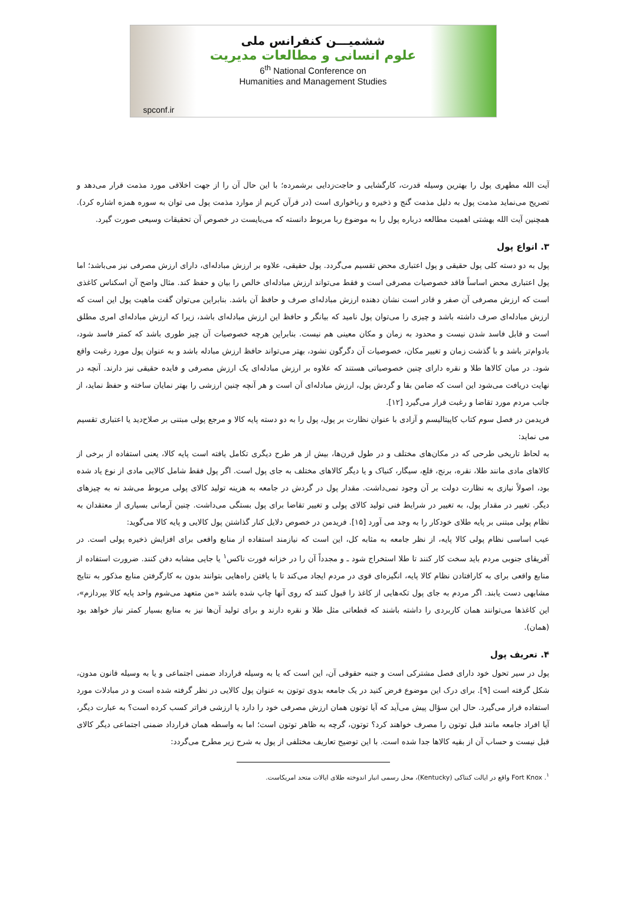ششمیـــن کنفرانس ملی
علوم انسانی و مطالعات مدیریت
6<sup>th</sup> National Conference on
Humanities and Management Studies
spconf.ir
آیت الله مطهری پول را بهترین وسیله قدرت، کارگشایی و حاجت‌زدایی برشمرده؛ با این حال آن را از جهت اخلاقی مورد مذمت قرار می‌دهد و تصریح می‌نماید مذمت پول به دلیل مذمت گنج و ذخیره و رباخواری است (در قرآن کریم از موارد مذمت پول می توان به سوره همزه اشاره کرد). همچنین آیت الله بهشتی اهمیت مطالعه درباره پول را به موضوع ربا مربوط دانسته که می‌بایست در خصوص آن تحقیقات وسیعی صورت گیرد.
۳. انواع پول
پول به دو دسته کلی پول حقیقی و پول اعتباری محض تقسیم می‌گردد. پول حقیقی، علاوه بر ارزش مبادله‌ای، دارای ارزش مصرفی نیز می‌باشد؛ اما پول اعتباری محض اساساً فاقد خصوصیات مصرفی است و فقط می‌تواند ارزش مبادله‌ای خالص را بیان و حفظ کند. مثال واضح آن اسکناس کاغذی است که ارزش مصرفی آن صفر و قادر است نشان دهنده ارزش مبادله‌ای صرف و حافظ آن باشد. بنابراین می‌توان گفت ماهیت پول این است که ارزش مبادله‌ای صرف داشته باشد و چیزی را می‌توان پول نامید که بیانگر و حافظ این ارزش مبادله‌ای باشد، زیرا که ارزش مبادله‌ای امری مطلق است و قابل فاسد شدن نیست و محدود به زمان و مکان معینی هم نیست. بنابراین هرچه خصوصیات آن چیز طوری باشد که کمتر فاسد شود، بادوام‌تر باشد و با گذشت زمان و تغییر مکان، خصوصیات آن دگرگون نشود، بهتر می‌تواند حافظ ارزش مبادله باشد و به عنوان پول مورد رغبت واقع شود. در میان کالاها طلا و نقره دارای چنین خصوصیاتی هستند که علاوه بر ارزش مبادله‌ای یک ارزش مصرفی و فایده حقیقی نیز دارند. آنچه در نهایت دریافت می‌شود این است که ضامن بقا و گردش پول، ارزش مبادله‌ای آن است و هر آنچه چنین ارزشی را بهتر نمایان ساخته و حفظ نماید، از جانب مردم مورد تقاضا و رغبت قرار می‌گیرد [۱۲].
فریدمن در فصل سوم کتاب کاپیتالیسم و آزادی با عنوان نظارت بر پول، پول را به دو دسته پایه کالا و مرجع پولی مبتنی بر صلاح‌دید یا اعتباری تقسیم می نماید:
به لحاظ تاریخی طرحی که در مکان‌های مختلف و در طول قرن‌ها، بیش از هر طرح دیگری تکامل یافته است پایه کالا، یعنی استفاده از برخی از کالاهای مادی مانند طلا، نقره، برنج، قلع، سیگار، کنیاک و یا دیگر کالاهای مختلف به جای پول است. اگر پول فقط شامل کالایی مادی از نوع یاد شده بود، اصولاً نیازی به نظارت دولت بر آن وجود نمی‌داشت. مقدار پول در گردش در جامعه به هزینه تولید کالای پولی مربوط می‌شد نه به چیزهای دیگر. تغییر در مقدار پول، به تغییر در شرایط فنی تولید کالای پولی و تغییر تقاضا برای پول بستگی می‌داشت. چنین آرمانی بسیاری از معتقدان به نظام پولی مبتنی بر پایه طلای خودکار را به وجد می آورد [۱۵]. فریدمن در خصوص دلایل کنار گذاشتن پول کالایی و پایه کالا می‌گوید:
عیب اساسی نظام پولی کالا پایه، از نظر جامعه به مثابه کل، این است که نیازمند استفاده از منابع واقعی برای افزایش ذخیره پولی است. در آفریقای جنوبی مردم باید سخت کار کنند تا طلا استخراج شود ـ و مجدداً آن را در خزانه فورت ناکس<sup>۱</sup> یا جایی مشابه دفن کنند. ضرورت استفاده از منابع واقعی برای به کارافتادن نظام کالا پایه، انگیزه‌ای قوی در مردم ایجاد می‌کند تا با یافتن راه‌هایی بتوانند بدون به کارگرفتن منابع مذکور به نتایج مشابهی دست یابند. اگر مردم به جای پول تکه‌هایی از کاغذ را قبول کنند که روی آنها چاپ شده باشد «من متعهد می‌شوم واحد پایه کالا بپردازم»، این کاغذها می‌توانند همان کاربردی را داشته باشند که قطعاتی مثل طلا و نقره دارند و برای تولید آن‌ها نیز به منابع بسیار کمتر نیاز خواهد بود (همان).
۴. تعریف پول
پول در سیر تحول خود دارای فصل مشترکی است و جنبه حقوقی آن، این است که یا به وسیله قرارداد ضمنی اجتماعی و یا به وسیله قانون مدون، شکل گرفته است [۹]. برای درک این موضوع فرض کنید در یک جامعه بدوی توتون به عنوان پول کالایی در نظر گرفته شده است و در مبادلات مورد استفاده قرار می‌گیرد. حال این سؤال پیش می‌آید که آیا توتون همان ارزش مصرفی خود را دارد یا ارزشی فراتر کسب کرده است؟ به عبارت دیگر، آیا افراد جامعه مانند قبل توتون را مصرف خواهند کرد؟ توتون، گرچه به ظاهر توتون است؛ اما به واسطه همان قرارداد ضمنی اجتماعی دیگر کالای قبل نیست و حساب آن از بقیه کالاها جدا شده است. با این توضیح تعاریف مختلفی از پول به شرح زیر مطرح می‌گردد:
<sup>۱</sup>. Fort Knox واقع در ایالت کنتاکی (Kentucky)، محل رسمی انبار اندوخته طلای ایالات متحد امریکاست.